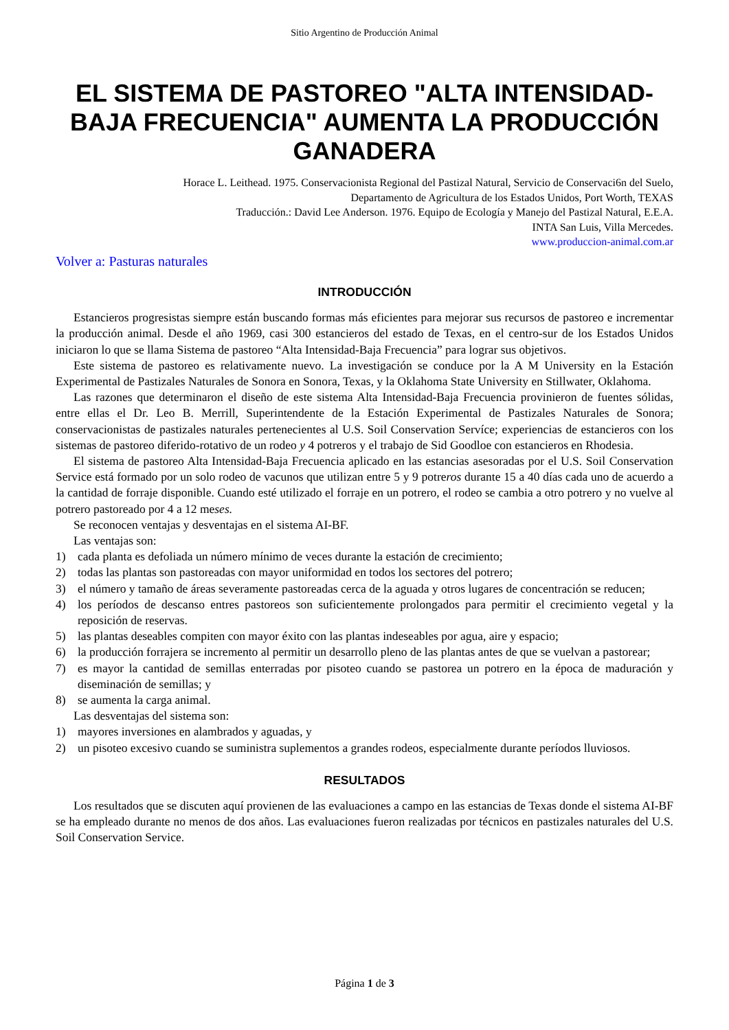Sitio Argentino de Producción Animal
EL SISTEMA DE PASTOREO "ALTA INTENSIDAD-BAJA FRECUENCIA" AUMENTA LA PRODUCCIÓN GANADERA
Horace L. Leithead. 1975. Conservacionista Regional del Pastizal Natural, Servicio de Conservaci6n del Suelo,
Departamento de Agricultura de los Estados Unidos, Port Worth, TEXAS
Traducción.: David Lee Anderson. 1976. Equipo de Ecología y Manejo del Pastizal Natural, E.E.A.
INTA San Luis, Villa Mercedes.
www.produccion-animal.com.ar
Volver a: Pasturas naturales
INTRODUCCIÓN
Estancieros progresistas siempre están buscando formas más eficientes para mejorar sus recursos de pastoreo e incrementar la producción animal. Desde el año 1969, casi 300 estancieros del estado de Texas, en el centro-sur de los Estados Unidos iniciaron lo que se llama Sistema de pastoreo “Alta Intensidad-Baja Frecuencia” para lograr sus objetivos.
Este sistema de pastoreo es relativamente nuevo. La investigación se conduce por la A M University en la Estación Experimental de Pastizales Naturales de Sonora en Sonora, Texas, y la Oklahoma State University en Stillwater, Oklahoma.
Las razones que determinaron el diseño de este sistema Alta Intensidad-Baja Frecuencia provinieron de fuentes sólidas, entre ellas el Dr. Leo B. Merrill, Superintendente de la Estación Experimental de Pastizales Naturales de Sonora; conservacionistas de pastizales naturales pertenecientes al U.S. Soil Conservation Servíce; experiencias de estancieros con los sistemas de pastoreo diferido-rotativo de un rodeo y 4 potreros y el trabajo de Sid Goodloe con estancieros en Rhodesia.
El sistema de pastoreo Alta Intensidad-Baja Frecuencia aplicado en las estancias asesoradas por el U.S. Soil Conservation Service está formado por un solo rodeo de vacunos que utilizan entre 5 y 9 potreros durante 15 a 40 días cada uno de acuerdo a la cantidad de forraje disponible. Cuando esté utilizado el forraje en un potrero, el rodeo se cambia a otro potrero y no vuelve al potrero pastoreado por 4 a 12 meses.
Se reconocen ventajas y desventajas en el sistema AI-BF.
Las ventajas son:
1) cada planta es defoliada un número mínimo de veces durante la estación de crecimiento;
2) todas las plantas son pastoreadas con mayor uniformidad en todos los sectores del potrero;
3) el número y tamaño de áreas severamente pastoreadas cerca de la aguada y otros lugares de concentración se reducen;
4) los períodos de descanso entres pastoreos son suficientemente prolongados para permitir el crecimiento vegetal y la reposición de reservas.
5) las plantas deseables compiten con mayor éxito con las plantas indeseables por agua, aire y espacio;
6) la producción forrajera se incremento al permitir un desarrollo pleno de las plantas antes de que se vuelvan a pastorear;
7) es mayor la cantidad de semillas enterradas por pisoteo cuando se pastorea un potrero en la época de maduración y diseminación de semillas; y
8) se aumenta la carga animal.
Las desventajas del sistema son:
1) mayores inversiones en alambrados y aguadas, y
2) un pisoteo excesivo cuando se suministra suplementos a grandes rodeos, especialmente durante períodos lluviosos.
RESULTADOS
Los resultados que se discuten aquí provienen de las evaluaciones a campo en las estancias de Texas donde el sistema AI-BF se ha empleado durante no menos de dos años. Las evaluaciones fueron realizadas por técnicos en pastizales naturales del U.S. Soil Conservation Service.
Página 1 de 3